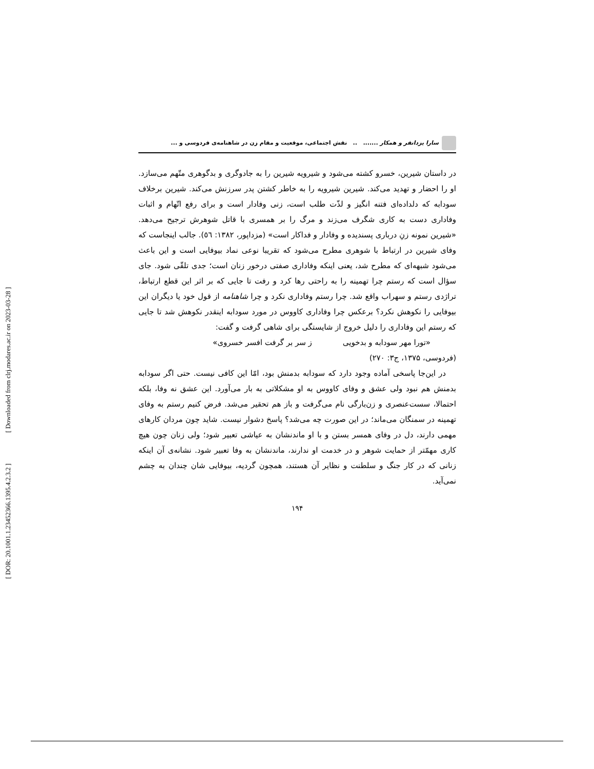[ Downloaded from clrj.modares.ac.ir on 2023-03-28 ]
[ DOR: 20.1001.1.23452366.1395.4.2.3.2 ]
سارا یزدانفر و همکار ....... .. نقش اجتماعی، موقعیت و مقام زن در شاهنامه‌ی فردوسی و ...
در داستان شیرین، خسرو کشته می‌شود و شیرویه شیرین را به جادوگری و بدگوهری متّهم می‌سازد. او را احضار و تهدید می‌کند. شیرین شیرویه را به خاطر کشتن پدر سرزنش می‌کند. شیرین برخلاف سودابه که دلداده‌ای فتنه انگیز و لذّت طلب است، زنی وفادار است و برای رفع اتّهام و اثبات وفاداری دست به کاری شگرف می‌زند و مرگ را بر همسری با قاتل شوهرش ترجیح می‌دهد. «شیرین نمونه زنِ درباری پسندیده و وفادار و فداکار است» (مزداپور، ۱۳۸۲: ٥٦). جالب اینجاست که وفای شیرین در ارتباط با شوهری مطرح می‌شود که تقریبا نوعی نماد بیوفایی است و این باعث می‌شود شبهه‌ای که مطرح شد، یعنی اینکه وفاداری صفتی درخور زنان است؛ جدی تلقّی شود. جای سؤال است که رستم چرا تهمینه را به راحتی رها کرد و رفت تا جایی که بر اثر این قطع ارتباط، تراژدی رستم و سهراب واقع شد. چرا رستم وفاداری نکرد و چرا شاهنامه از قول خود یا دیگران این بیوفایی را نکوهش نکرد؟ برعکس چرا وفاداری کاووس در مورد سودابه اینقدر نکوهش شد تا جایی که رستم این وفاداری را دلیل خروج از شایستگی برای شاهی گرفت و گفت:
«تورا مهر سودابه و بدخویی ز سر بر گرفت افسر خسروی»
(فردوسی، ۱۳۷۵، ج۳: ۲۷۰)
در این‌جا پاسخی آماده وجود دارد که سودابه بدمنش بود، امّا این کافی نیست. حتی اگر سودابه بدمنش هم نبود ولی عشق و وفای کاووس به او مشکلاتی به بار می‌آورد. این عشق نه وفا، بلکه احتمالا، سست‌عنصری و زن‌بارگی نام می‌گرفت و باز هم تحقیر می‌شد. فرض کنیم رستم به وفای تهمینه در سمنگان می‌ماند؛ در این صورت چه می‌شد؟ پاسخ دشوار نیست. شاید چون مردان کارهای مهمی دارند، دل در وفای همسر بستن و با او ماندنشان به عیاشی تعبیر شود؛ ولی زنان چون هیچ کاری مهمّتر از حمایت شوهر و در خدمت او ندارند، ماندنشان به وفا تعبیر شود. نشانه‌ی آن اینکه زنانی که در کار جنگ و سلطنت و نظایر آن هستند، همچون گردیه، بیوفایی شان چندان به چشم نمی‌آید.
۱۹۴